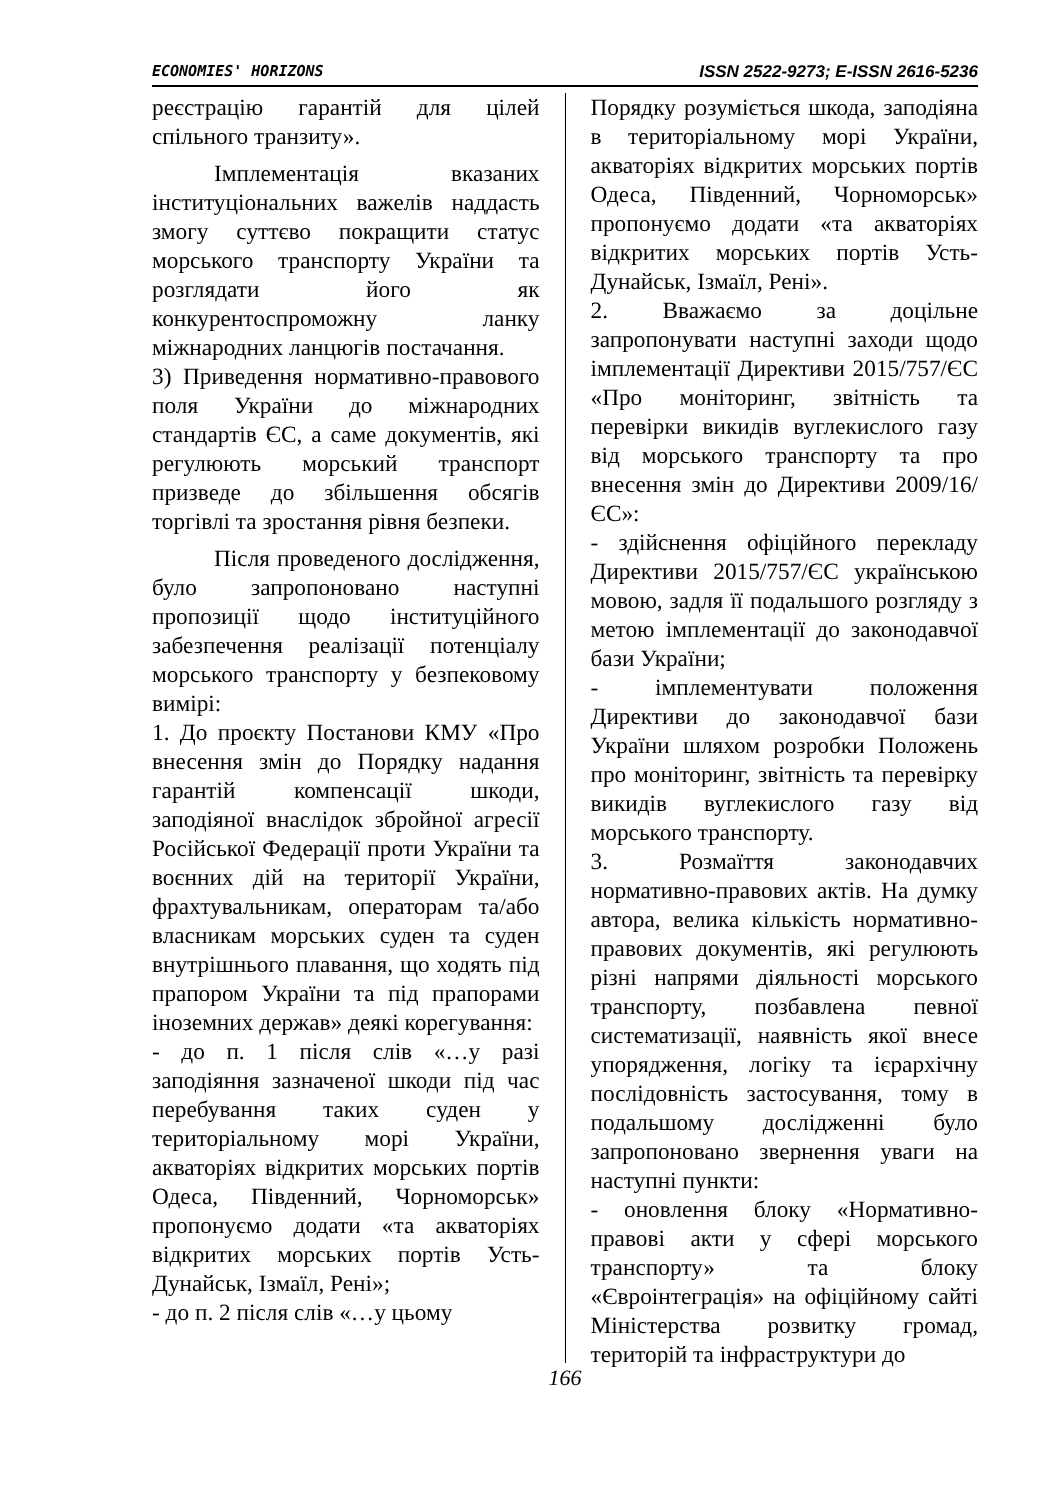ECONOMIES' HORIZONS ISSN 2522-9273; E-ISSN 2616-5236
реєстрацію гарантій для цілей спільного транзиту».
Імплементація вказаних інституціональних важелів наддасть змогу суттєво покращити статус морського транспорту України та розглядати його як конкурентоспроможну ланку міжнародних ланцюгів постачання.
3) Приведення нормативно-правового поля України до міжнародних стандартів ЄС, а саме документів, які регулюють морський транспорт призведе до збільшення обсягів торгівлі та зростання рівня безпеки.
Після проведеного дослідження, було запропоновано наступні пропозиції щодо інституційного забезпечення реалізації потенціалу морського транспорту у безпековому вимірі:
1. До проєкту Постанови КМУ «Про внесення змін до Порядку надання гарантій компенсації шкоди, заподіяної внаслідок збройної агресії Російської Федерації проти України та воєнних дій на території України, фрахтувальникам, операторам та/або власникам морських суден та суден внутрішнього плавання, що ходять під прапором України та під прапорами іноземних держав» деякі корегування:
- до п. 1 після слів «…у разі заподіяння зазначеної шкоди під час перебування таких суден у територіальному морі України, акваторіях відкритих морських портів Одеса, Південний, Чорноморськ» пропонуємо додати «та акваторіях відкритих морських портів Усть-Дунайськ, Ізмаїл, Рені»;
- до п. 2 після слів «…у цьому
Порядку розуміється шкода, заподіяна в територіальному морі України, акваторіях відкритих морських портів Одеса, Південний, Чорноморськ» пропонуємо додати «та акваторіях відкритих морських портів Усть-Дунайськ, Ізмаїл, Рені».
2. Вважаємо за доцільне запропонувати наступні заходи щодо імплементації Директиви 2015/757/ЄС «Про моніторинг, звітність та перевірки викидів вуглекислого газу від морського транспорту та про внесення змін до Директиви 2009/16/ЄС»:
- здійснення офіційного перекладу Директиви 2015/757/ЄС українською мовою, задля її подальшого розгляду з метою імплементації до законодавчої бази України;
- імплементувати положення Директиви до законодавчої бази України шляхом розробки Положень про моніторинг, звітність та перевірку викидів вуглекислого газу від морського транспорту.
3. Розмаїття законодавчих нормативно-правових актів. На думку автора, велика кількість нормативно-правових документів, які регулюють різні напрями діяльності морського транспорту, позбавлена певної систематизації, наявність якої внесе упорядження, логіку та ієрархічну послідовність застосування, тому в подальшому дослідженні було запропоновано звернення уваги на наступні пункти:
- оновлення блоку «Нормативно-правові акти у сфері морського транспорту» та блоку «Євроінтеграція» на офіційному сайті Міністерства розвитку громад, територій та інфраструктури до
166